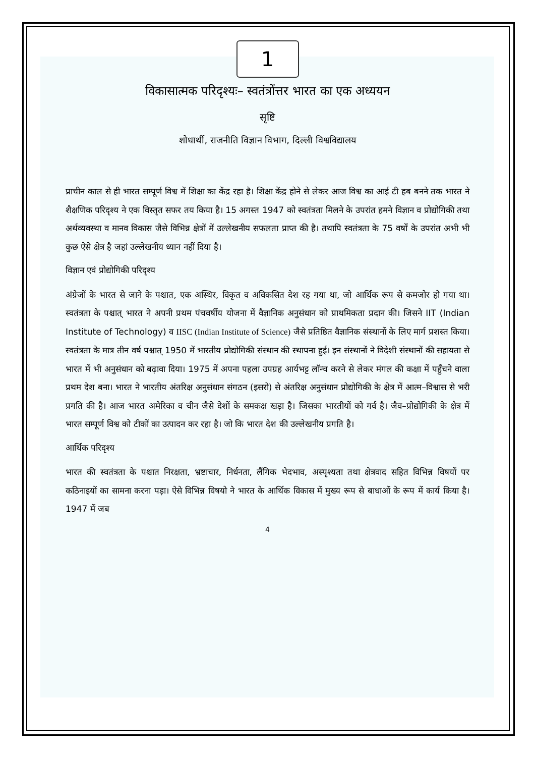1
विकासात्मक परिदृश्यः– स्वतंत्रोंत्तर भारत का एक अध्ययन
सृष्टि
शोधार्थी, राजनीति विज्ञान विभाग, दिल्ली विश्वविद्यालय
प्राचीन काल से ही भारत सम्पूर्ण विश्व में शिक्षा का केंद्र रहा है। शिक्षा केंद्र होने से लेकर आज विश्व का आई टी हब बनने तक भारत ने शैक्षणिक परिदृश्य ने एक विस्तृत सफर तय किया है। 15 अगस्त 1947 को स्वतंत्रता मिलने के उपरांत हमने विज्ञान व प्रोद्योगिकी तथा अर्थव्यवस्था व मानव विकास जैसे विभिन्न क्षेत्रों में उल्लेखनीय सफलता प्राप्त की है। तथापि स्वतंत्रता के 75 वर्षों के उपरांत अभी भी कुछ ऐसे क्षेत्र है जहां उल्लेखनीय ध्यान नहीं दिया है।
विज्ञान एवं प्रोद्योगिकी परिदृश्य
अंग्रेजों के भारत से जाने के पश्चात, एक अस्थिर, विकृत व अविकसित देश रह गया था, जो आर्थिक रूप से कमजोर हो गया था। स्वतंत्रता के पश्चात् भारत ने अपनी प्रथम पंचवर्षीय योजना में वैज्ञानिक अनुसंधान को प्राथमिकता प्रदान की। जिसने IIT (Indian Institute of Technology) व IISC (Indian Institute of Science) जैसे प्रतिष्ठित वैज्ञानिक संस्थानों के लिए मार्ग प्रशस्त किया। स्वतंत्रता के मात्र तीन वर्ष पश्चात् 1950 में भारतीय प्रोद्योगिकी संस्थान की स्थापना हुई। इन संस्थानों ने विदेशी संस्थानों की सहायता से भारत में भी अनुसंधान को बढ़ावा दिया। 1975 में अपना पहला उपग्रह आर्यभट्ट लॉन्च करने से लेकर मंगल की कक्षा में पहुँचने वाला प्रथम देश बना। भारत ने भारतीय अंतरिक्ष अनुसंधान संगठन (इसरो) से अंतरिक्ष अनुसंधान प्रोद्योगिकी के क्षेत्र में आत्म–विश्वास से भरी प्रगति की है। आज भारत अमेरिका व चीन जैसे देशों के समकक्ष खड़ा है। जिसका भारतीयों को गर्व है। जैव–प्रोद्योगिकी के क्षेत्र में भारत सम्पूर्ण विश्व को टीकों का उत्पादन कर रहा है। जो कि भारत देश की उल्लेखनीय प्रगति है।
आर्थिक परिदृश्य
भारत की स्वतंत्रता के पश्चात निरक्षता, भ्रष्टाचार, निर्धनता, लैंगिक भेदभाव, अस्पृश्यता तथा क्षेत्रवाद सहित विभिन्न विषयों पर कठिनाइयों का सामना करना पड़ा। ऐसे विभिन्न विषयो ने भारत के आर्थिक विकास में मुख्य रूप से बाधाओं के रूप में कार्य किया है। 1947 में जब
4